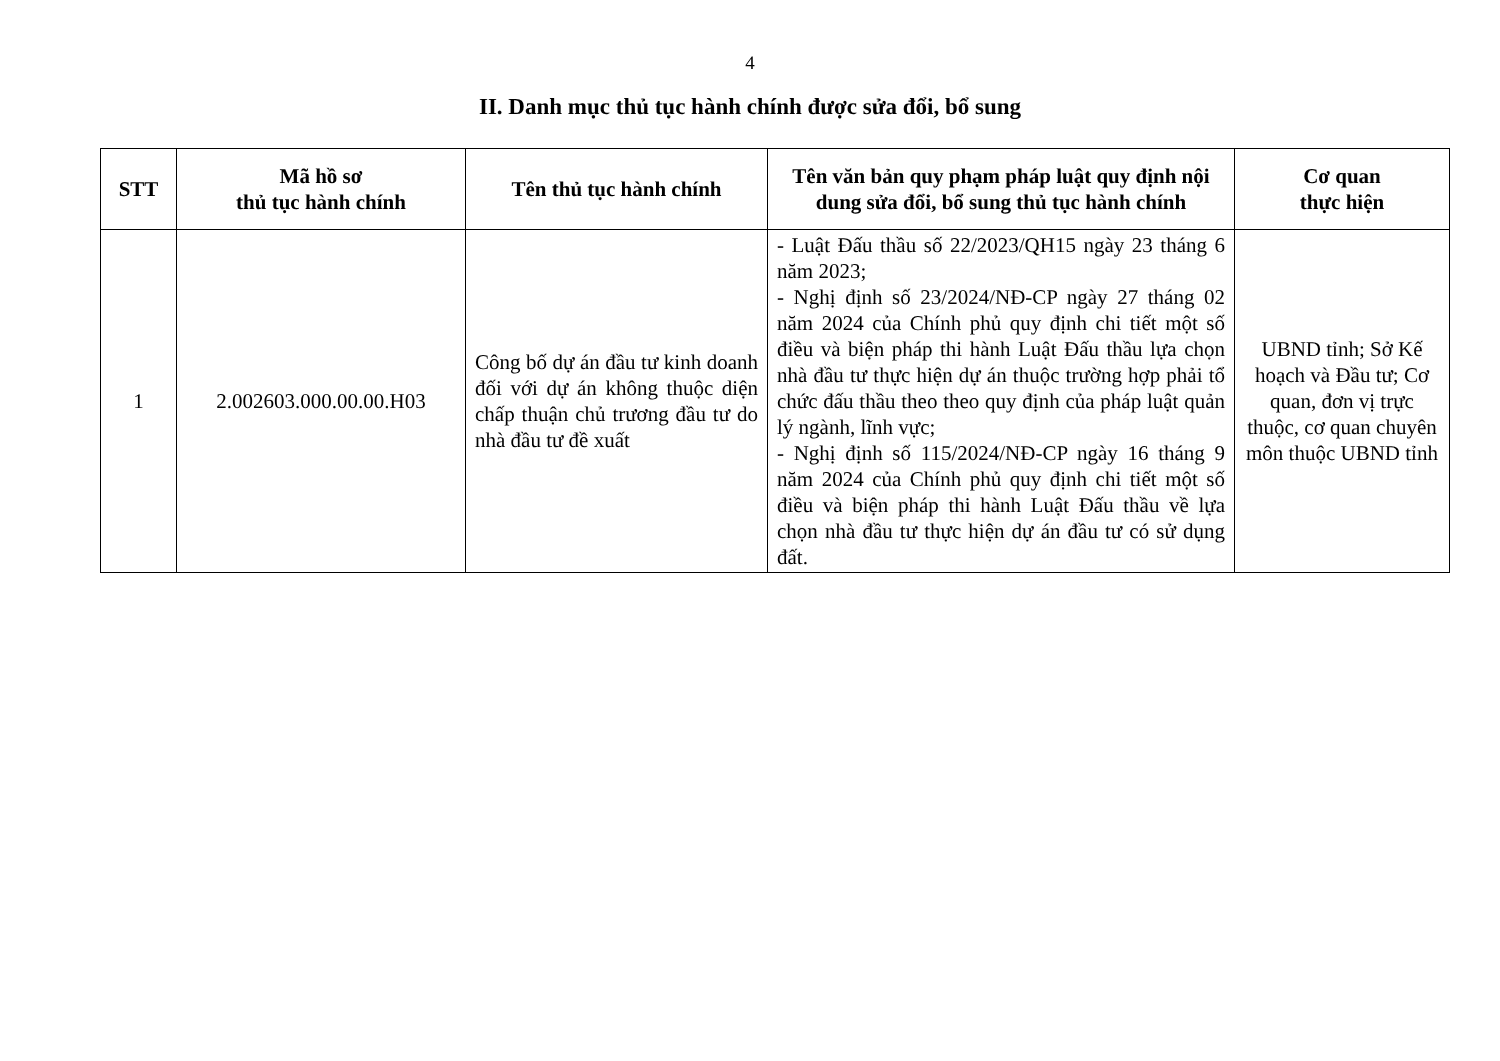4
II. Danh mục thủ tục hành chính được sửa đổi, bổ sung
| STT | Mã hồ sơ thủ tục hành chính | Tên thủ tục hành chính | Tên văn bản quy phạm pháp luật quy định nội dung sửa đổi, bổ sung thủ tục hành chính | Cơ quan thực hiện |
| --- | --- | --- | --- | --- |
| 1 | 2.002603.000.00.00.H03 | Công bố dự án đầu tư kinh doanh đối với dự án không thuộc diện chấp thuận chủ trương đầu tư do nhà đầu tư đề xuất | - Luật Đấu thầu số 22/2023/QH15 ngày 23 tháng 6 năm 2023; - Nghị định số 23/2024/NĐ-CP ngày 27 tháng 02 năm 2024 của Chính phủ quy định chi tiết một số điều và biện pháp thi hành Luật Đấu thầu lựa chọn nhà đầu tư thực hiện dự án thuộc trường hợp phải tổ chức đấu thầu theo theo quy định của pháp luật quản lý ngành, lĩnh vực; - Nghị định số 115/2024/NĐ-CP ngày 16 tháng 9 năm 2024 của Chính phủ quy định chi tiết một số điều và biện pháp thi hành Luật Đấu thầu về lựa chọn nhà đầu tư thực hiện dự án đầu tư có sử dụng đất. | UBND tỉnh; Sở Kế hoạch và Đầu tư; Cơ quan, đơn vị trực thuộc, cơ quan chuyên môn thuộc UBND tỉnh |